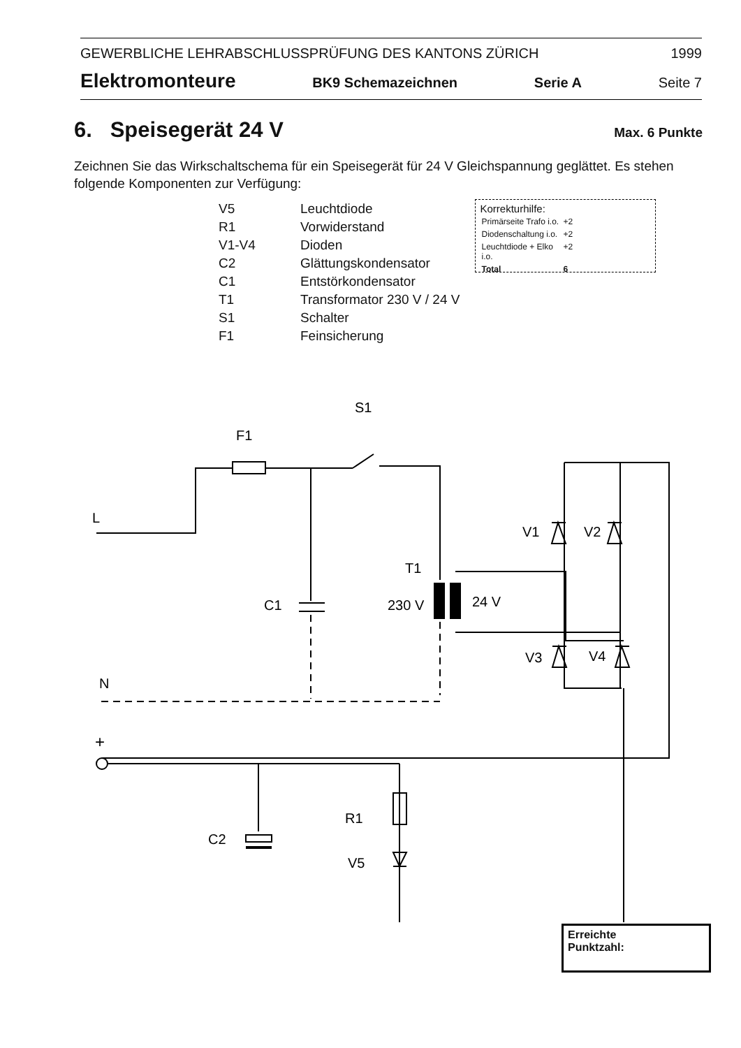GEWERBLICHE LEHRABSCHLUSSPRÜFUNG DES KANTONS ZÜRICH 1999
Elektromonteure BK9 Schemazeichnen Serie A Seite 7
6. Speisegerät 24 V Max. 6 Punkte
Zeichnen Sie das Wirkschaltschema für ein Speisegerät für 24 V Gleichspannung geglättet. Es stehen folgende Komponenten zur Verfügung:
| V5 | Leuchtdiode |
| R1 | Vorwiderstand |
| V1-V4 | Dioden |
| C2 | Glättungskondensator |
| C1 | Entstörkondensator |
| T1 | Transformator 230 V / 24 V |
| S1 | Schalter |
| F1 | Feinsicherung |
Korrekturhilfe:
| Primärseite Trafo i.o. | +2 |
| Diodenschaltung i.o. | +2 |
| Leuchtdiode + Elko i.o. | +2 |
| Total | 6 |
S1
F1
L
V1
V2
T1
C1
230 V
24 V
V3
V4
N
+
R1
C2
V5
-
Erreichte
Punktzahl: